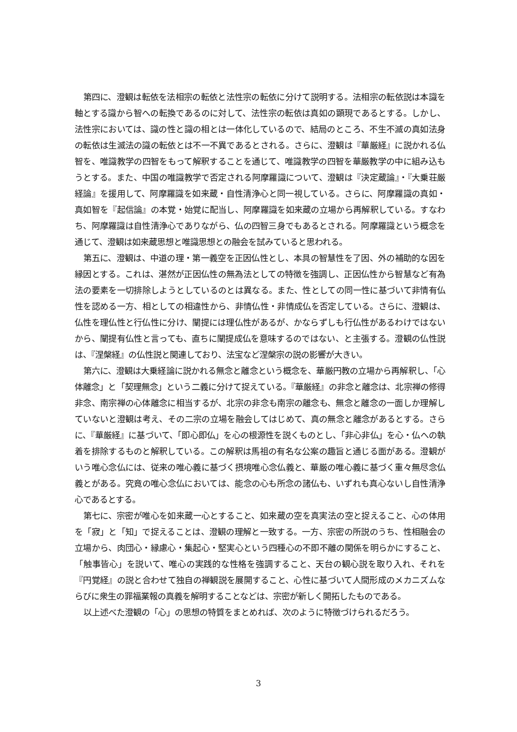第四に、澄観は転依を法相宗の転依と法性宗の転依に分けて説明する。法相宗の転依説は本識を軸とする識から智への転換であるのに対して、法性宗の転依は真如の顕現であるとする。しかし、法性宗においては、識の性と識の相とは一体化しているので、結局のところ、不生不滅の真如法身の転依は生滅法の識の転依とは不一不異であるとされる。さらに、澄観は『華厳経』に説かれる仏智を、唯識教学の四智をもって解釈することを通じて、唯識教学の四智を華厳教学の中に組み込もうとする。また、中国の唯識教学で否定される阿摩羅識について、澄観は『決定蔵論』・『大乗荘厳経論』を援用して、阿摩羅識を如来蔵・自性清浄心と同一視している。さらに、阿摩羅識の真如・真如智を『起信論』の本覚・始覚に配当し、阿摩羅識を如来蔵の立場から再解釈している。すなわち、阿摩羅識は自性清浄心でありながら、仏の四智三身でもあるとされる。阿摩羅識という概念を通じて、澄観は如来蔵思想と唯識思想との融会を試みていると思われる。
第五に、澄観は、中道の理・第一義空を正因仏性とし、本具の智慧性を了因、外の補助的な因を縁因とする。これは、湛然が正因仏性の無為法としての特徴を強調し、正因仏性から智慧など有為法の要素を一切排除しようとしているのとは異なる。また、性としての同一性に基づいて非情有仏性を認める一方、相としての相違性から、非情仏性・非情成仏を否定している。さらに、澄観は、仏性を理仏性と行仏性に分け、闡提には理仏性があるが、かならずしも行仏性があるわけではないから、闡提有仏性と言っても、直ちに闡提成仏を意味するのではない、と主張する。澄観の仏性説は、『涅槃経』の仏性説と関連しており、法宝など涅槃宗の説の影響が大きい。
第六に、澄観は大乗経論に説かれる無念と離念という概念を、華厳円教の立場から再解釈し、「心体離念」と「契理無念」という二義に分けて捉えている。『華厳経』の非念と離念は、北宗禅の修得非念、南宗禅の心体離念に相当するが、北宗の非念も南宗の離念も、無念と離念の一面しか理解していないと澄観は考え、その二宗の立場を融会してはじめて、真の無念と離念があるとする。さらに、『華厳経』に基づいて、「即心即仏」を心の根源性を説くものとし、「非心非仏」を心・仏への執着を排除するものと解釈している。この解釈は馬祖の有名な公案の趣旨と通じる面がある。澄観がいう唯心念仏には、従来の唯心義に基づく摂境唯心念仏義と、華厳の唯心義に基づく重々無尽念仏義とがある。究竟の唯心念仏においては、能念の心も所念の諸仏も、いずれも真心ないし自性清浄心であるとする。
第七に、宗密が唯心を如来蔵一心とすること、如来蔵の空を真実法の空と捉えること、心の体用を「寂」と「知」で捉えることは、澄観の理解と一致する。一方、宗密の所説のうち、性相融会の立場から、肉団心・縁慮心・集起心・堅実心という四種心の不即不離の関係を明らかにすること、「触事皆心」を説いて、唯心の実践的な性格を強調すること、天台の観心説を取り入れ、それを『円覚経』の説と合わせて独自の禅観説を展開すること、心性に基づいて人間形成のメカニズムならびに衆生の罪福業報の真義を解明することなどは、宗密が新しく開拓したものである。
以上述べた澄観の「心」の思想の特質をまとめれば、次のように特徴づけられるだろう。
3